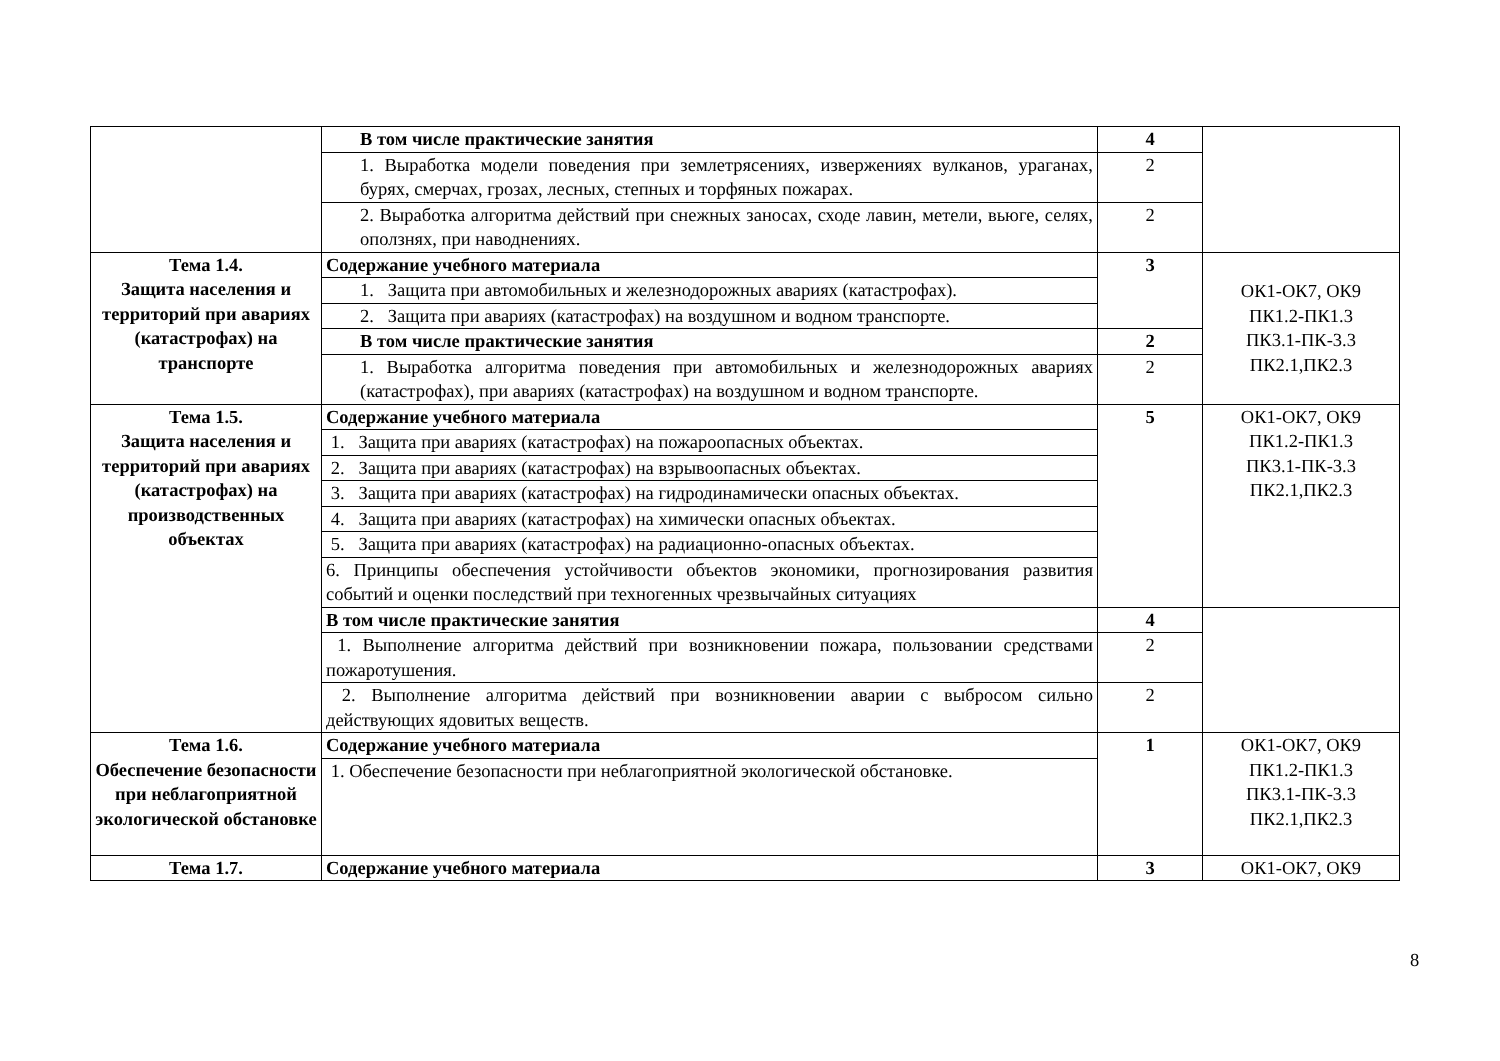| | В том числе практические занятия | 4 | |
| | 1. Выработка модели поведения при землетрясениях, извержениях вулканов, ураганах, бурях, смерчах, грозах, лесных, степных и торфяных пожарах. | 2 | |
| | 2. Выработка алгоритма действий при снежных заносах, сходе лавин, метели, вьюге, селях, оползнях, при наводнениях. | 2 | |
| Тема 1.4. Защита населения и территорий при авариях (катастрофах) на транспорте | Содержание учебного материала | 3 | ОК1-ОК7, ОК9 ПК1.2-ПК1.3 ПК3.1-ПК-3.3 ПК2.1,ПК2.3 |
| | 1. Защита при автомобильных и железнодорожных авариях (катастрофах). | | |
| | 2. Защита при авариях (катастрофах) на воздушном и водном транспорте. | | |
| | В том числе практические занятия | 2 | |
| | 1. Выработка алгоритма поведения при автомобильных и железнодорожных авариях (катастрофах), при авариях (катастрофах) на воздушном и водном транспорте. | 2 | |
| Тема 1.5. Защита населения и территорий при авариях (катастрофах) на производственных объектах | Содержание учебного материала | 5 | ОК1-ОК7, ОК9 ПК1.2-ПК1.3 ПК3.1-ПК-3.3 ПК2.1,ПК2.3 |
| | 1. Защита при авариях (катастрофах) на пожароопасных объектах. | | |
| | 2. Защита при авариях (катастрофах) на взрывоопасных объектах. | | |
| | 3. Защита при авариях (катастрофах) на гидродинамически опасных объектах. | | |
| | 4. Защита при авариях (катастрофах) на химически опасных объектах. | | |
| | 5. Защита при авариях (катастрофах) на радиационно-опасных объектах. | | |
| | 6. Принципы обеспечения устойчивости объектов экономики, прогнозирования развития событий и оценки последствий при техногенных чрезвычайных ситуациях | | |
| | В том числе практические занятия | 4 | |
| | 1. Выполнение алгоритма действий при возникновении пожара, пользовании средствами пожаротушения. | 2 | |
| | 2. Выполнение алгоритма действий при возникновении аварии с выбросом сильно действующих ядовитых веществ. | 2 | |
| Тема 1.6. Обеспечение безопасности при неблагоприятной экологической обстановке | Содержание учебного материала | 1 | ОК1-ОК7, ОК9 ПК1.2-ПК1.3 ПК3.1-ПК-3.3 ПК2.1,ПК2.3 |
| | 1. Обеспечение безопасности при неблагоприятной экологической обстановке. | | |
| Тема 1.7. | Содержание учебного материала | 3 | ОК1-ОК7, ОК9 |
8